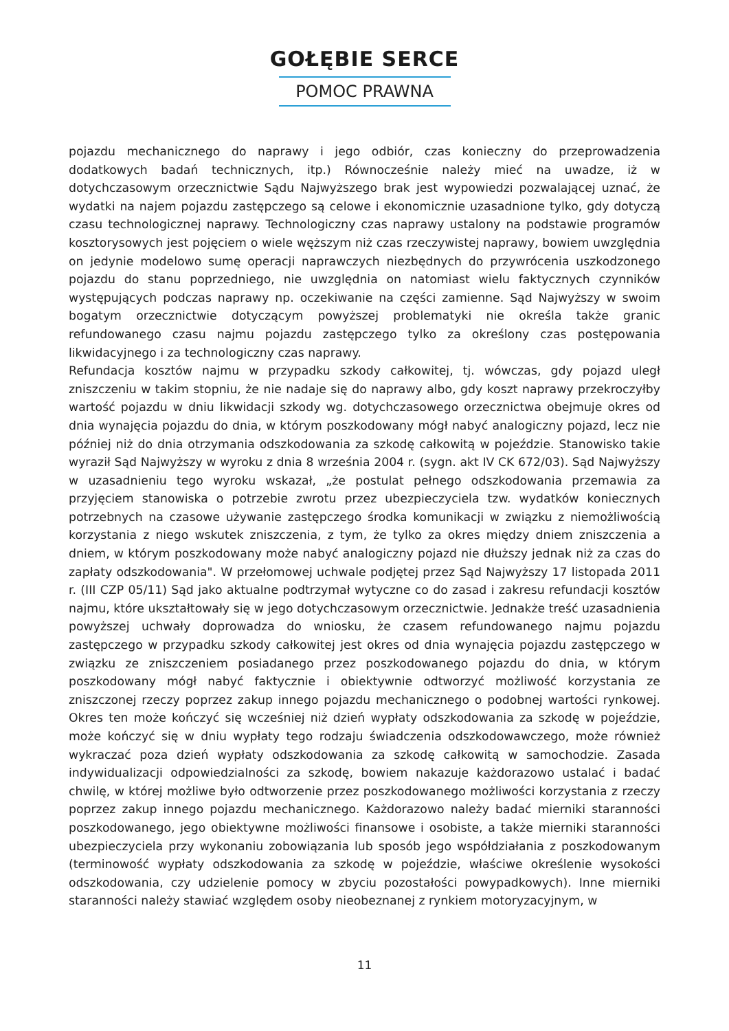GOŁĘBIE SERCE
POMOC PRAWNA
pojazdu mechanicznego do naprawy i jego odbiór, czas konieczny do przeprowadzenia dodatkowych badań technicznych, itp.) Równocześnie należy mieć na uwadze, iż w dotychczasowym orzecznictwie Sądu Najwyższego brak jest wypowiedzi pozwalającej uznać, że wydatki na najem pojazdu zastępczego są celowe i ekonomicznie uzasadnione tylko, gdy dotyczą czasu technologicznej naprawy. Technologiczny czas naprawy ustalony na podstawie programów kosztorysowych jest pojęciem o wiele węższym niż czas rzeczywistej naprawy, bowiem uwzględnia on jedynie modelowo sumę operacji naprawczych niezbędnych do przywrócenia uszkodzonego pojazdu do stanu poprzedniego, nie uwzględnia on natomiast wielu faktycznych czynników występujących podczas naprawy np. oczekiwanie na części zamienne. Sąd Najwyższy w swoim bogatym orzecznictwie dotyczącym powyższej problematyki nie określa także granic refundowanego czasu najmu pojazdu zastępczego tylko za określony czas postępowania likwidacyjnego i za technologiczny czas naprawy.
Refundacja kosztów najmu w przypadku szkody całkowitej, tj. wówczas, gdy pojazd uległ zniszczeniu w takim stopniu, że nie nadaje się do naprawy albo, gdy koszt naprawy przekroczyłby wartość pojazdu w dniu likwidacji szkody wg. dotychczasowego orzecznictwa obejmuje okres od dnia wynajęcia pojazdu do dnia, w którym poszkodowany mógł nabyć analogiczny pojazd, lecz nie później niż do dnia otrzymania odszkodowania za szkodę całkowitą w pojeździe. Stanowisko takie wyraził Sąd Najwyższy w wyroku z dnia 8 września 2004 r. (sygn. akt IV CK 672/03). Sąd Najwyższy w uzasadnieniu tego wyroku wskazał, „że postulat pełnego odszkodowania przemawia za przyjęciem stanowiska o potrzebie zwrotu przez ubezpieczyciela tzw. wydatków koniecznych potrzebnych na czasowe używanie zastępczego środka komunikacji w związku z niemożliwością korzystania z niego wskutek zniszczenia, z tym, że tylko za okres między dniem zniszczenia a dniem, w którym poszkodowany może nabyć analogiczny pojazd nie dłuższy jednak niż za czas do zapłaty odszkodowania". W przełomowej uchwale podjętej przez Sąd Najwyższy 17 listopada 2011 r. (III CZP 05/11) Sąd jako aktualne podtrzymał wytyczne co do zasad i zakresu refundacji kosztów najmu, które ukształtowały się w jego dotychczasowym orzecznictwie. Jednakże treść uzasadnienia powyższej uchwały doprowadza do wniosku, że czasem refundowanego najmu pojazdu zastępczego w przypadku szkody całkowitej jest okres od dnia wynajęcia pojazdu zastępczego w związku ze zniszczeniem posiadanego przez poszkodowanego pojazdu do dnia, w którym poszkodowany mógł nabyć faktycznie i obiektywnie odtworzyć możliwość korzystania ze zniszczonej rzeczy poprzez zakup innego pojazdu mechanicznego o podobnej wartości rynkowej. Okres ten może kończyć się wcześniej niż dzień wypłaty odszkodowania za szkodę w pojeździe, może kończyć się w dniu wypłaty tego rodzaju świadczenia odszkodowawczego, może również wykraczać poza dzień wypłaty odszkodowania za szkodę całkowitą w samochodzie. Zasada indywidualizacji odpowiedzialności za szkodę, bowiem nakazuje każdorazowo ustalać i badać chwilę, w której możliwe było odtworzenie przez poszkodowanego możliwości korzystania z rzeczy poprzez zakup innego pojazdu mechanicznego. Każdorazowo należy badać mierniki staranności poszkodowanego, jego obiektywne możliwości finansowe i osobiste, a także mierniki staranności ubezpieczyciela przy wykonaniu zobowiązania lub sposób jego współdziałania z poszkodowanym (terminowość wypłaty odszkodowania za szkodę w pojeździe, właściwe określenie wysokości odszkodowania, czy udzielenie pomocy w zbyciu pozostałości powypadkowych). Inne mierniki staranności należy stawiać względem osoby nieobeznanej z rynkiem motoryzacyjnym, w
11